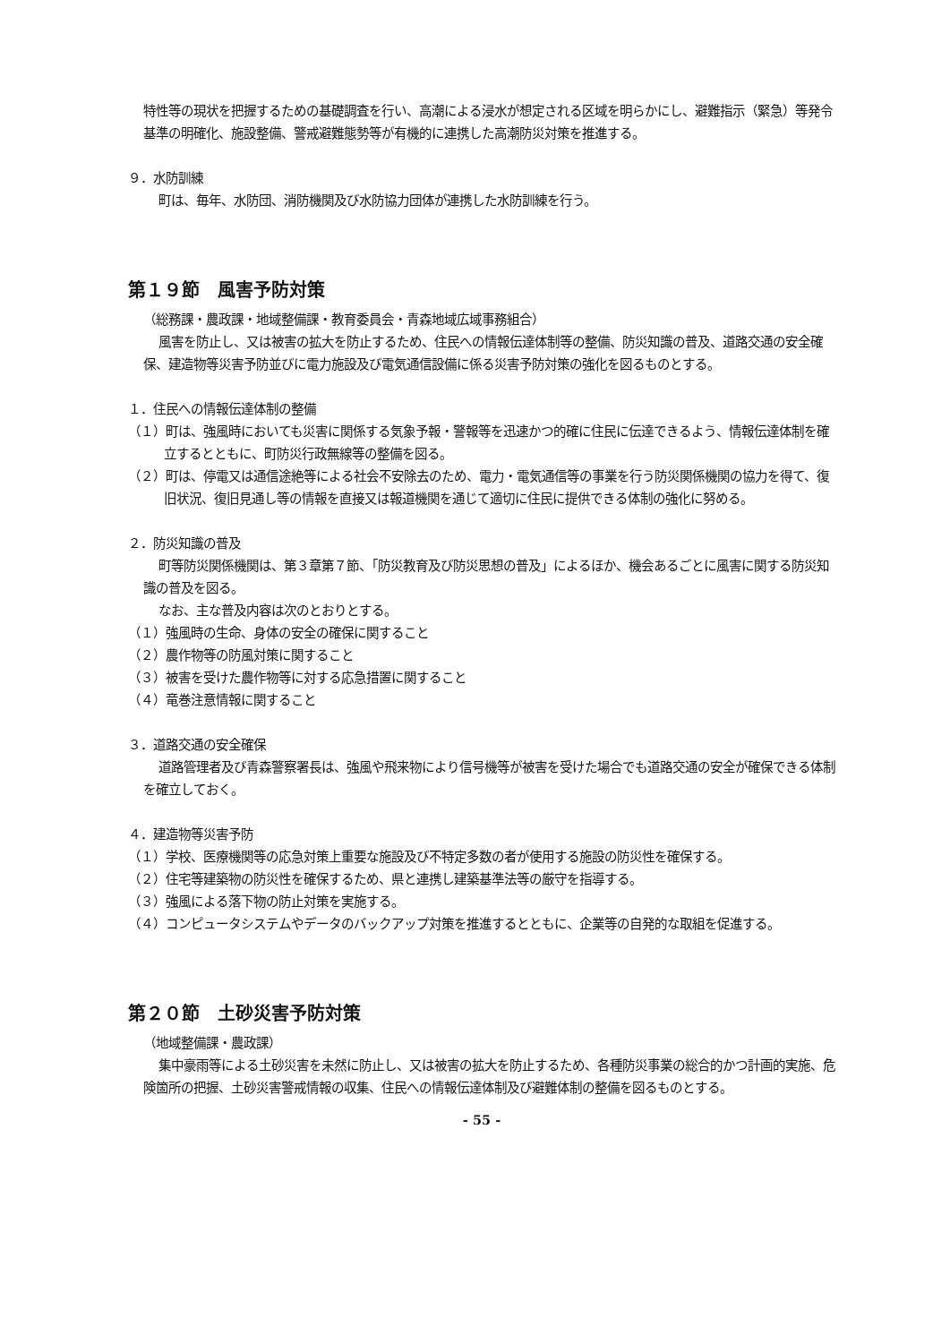特性等の現状を把握するための基礎調査を行い、高潮による浸水が想定される区域を明らかにし、避難指示（緊急）等発令基準の明確化、施設整備、警戒避難態勢等が有機的に連携した高潮防災対策を推進する。
９．水防訓練
町は、毎年、水防団、消防機関及び水防協力団体が連携した水防訓練を行う。
第１９節　風害予防対策
（総務課・農政課・地域整備課・教育委員会・青森地域広域事務組合）
風害を防止し、又は被害の拡大を防止するため、住民への情報伝達体制等の整備、防災知識の普及、道路交通の安全確保、建造物等災害予防並びに電力施設及び電気通信設備に係る災害予防対策の強化を図るものとする。
１．住民への情報伝達体制の整備
（１）町は、強風時においても災害に関係する気象予報・警報等を迅速かつ的確に住民に伝達できるよう、情報伝達体制を確立するとともに、町防災行政無線等の整備を図る。
（２）町は、停電又は通信途絶等による社会不安除去のため、電力・電気通信等の事業を行う防災関係機関の協力を得て、復旧状況、復旧見通し等の情報を直接又は報道機関を通じて適切に住民に提供できる体制の強化に努める。
２．防災知識の普及
町等防災関係機関は、第３章第７節、「防災教育及び防災思想の普及」によるほか、機会あるごとに風害に関する防災知識の普及を図る。
なお、主な普及内容は次のとおりとする。
（１）強風時の生命、身体の安全の確保に関すること
（２）農作物等の防風対策に関すること
（３）被害を受けた農作物等に対する応急措置に関すること
（４）竜巻注意情報に関すること
３．道路交通の安全確保
道路管理者及び青森警察署長は、強風や飛来物により信号機等が被害を受けた場合でも道路交通の安全が確保できる体制を確立しておく。
４．建造物等災害予防
（１）学校、医療機関等の応急対策上重要な施設及び不特定多数の者が使用する施設の防災性を確保する。
（２）住宅等建築物の防災性を確保するため、県と連携し建築基準法等の厳守を指導する。
（３）強風による落下物の防止対策を実施する。
（４）コンピュータシステムやデータのバックアップ対策を推進するとともに、企業等の自発的な取組を促進する。
第２０節　土砂災害予防対策
（地域整備課・農政課）
集中豪雨等による土砂災害を未然に防止し、又は被害の拡大を防止するため、各種防災事業の総合的かつ計画的実施、危険箇所の把握、土砂災害警戒情報の収集、住民への情報伝達体制及び避難体制の整備を図るものとする。
- 55 -